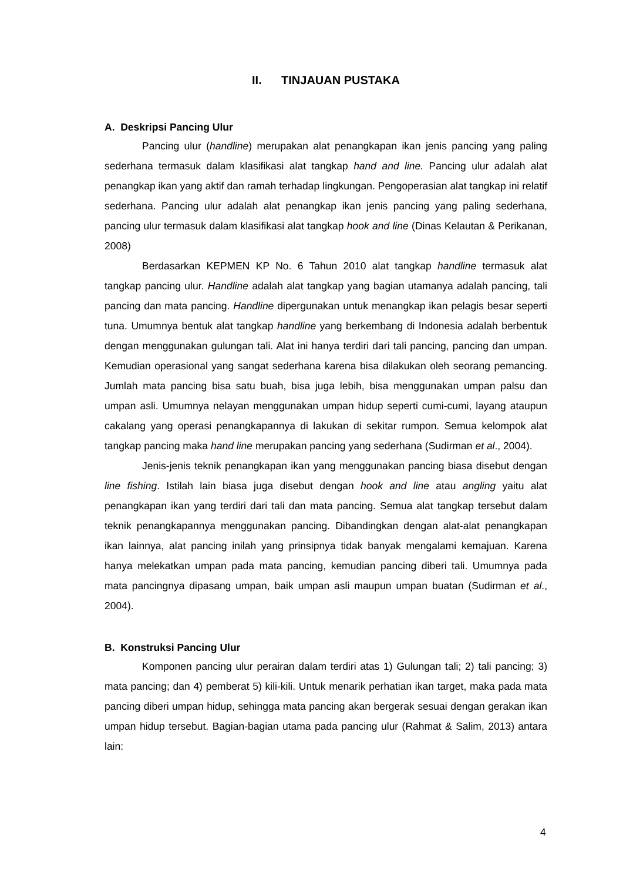II. TINJAUAN PUSTAKA
A. Deskripsi Pancing Ulur
Pancing ulur (handline) merupakan alat penangkapan ikan jenis pancing yang paling sederhana termasuk dalam klasifikasi alat tangkap hand and line. Pancing ulur adalah alat penangkap ikan yang aktif dan ramah terhadap lingkungan. Pengoperasian alat tangkap ini relatif sederhana. Pancing ulur adalah alat penangkap ikan jenis pancing yang paling sederhana, pancing ulur termasuk dalam klasifikasi alat tangkap hook and line (Dinas Kelautan & Perikanan, 2008)
Berdasarkan KEPMEN KP No. 6 Tahun 2010 alat tangkap handline termasuk alat tangkap pancing ulur. Handline adalah alat tangkap yang bagian utamanya adalah pancing, tali pancing dan mata pancing. Handline dipergunakan untuk menangkap ikan pelagis besar seperti tuna. Umumnya bentuk alat tangkap handline yang berkembang di Indonesia adalah berbentuk dengan menggunakan gulungan tali. Alat ini hanya terdiri dari tali pancing, pancing dan umpan. Kemudian operasional yang sangat sederhana karena bisa dilakukan oleh seorang pemancing. Jumlah mata pancing bisa satu buah, bisa juga lebih, bisa menggunakan umpan palsu dan umpan asli. Umumnya nelayan menggunakan umpan hidup seperti cumi-cumi, layang ataupun cakalang yang operasi penangkapannya di lakukan di sekitar rumpon. Semua kelompok alat tangkap pancing maka hand line merupakan pancing yang sederhana (Sudirman et al., 2004).
Jenis-jenis teknik penangkapan ikan yang menggunakan pancing biasa disebut dengan line fishing. Istilah lain biasa juga disebut dengan hook and line atau angling yaitu alat penangkapan ikan yang terdiri dari tali dan mata pancing. Semua alat tangkap tersebut dalam teknik penangkapannya menggunakan pancing. Dibandingkan dengan alat-alat penangkapan ikan lainnya, alat pancing inilah yang prinsipnya tidak banyak mengalami kemajuan. Karena hanya melekatkan umpan pada mata pancing, kemudian pancing diberi tali. Umumnya pada mata pancingnya dipasang umpan, baik umpan asli maupun umpan buatan (Sudirman et al., 2004).
B. Konstruksi Pancing Ulur
Komponen pancing ulur perairan dalam terdiri atas 1) Gulungan tali; 2) tali pancing; 3) mata pancing; dan 4) pemberat 5) kili-kili. Untuk menarik perhatian ikan target, maka pada mata pancing diberi umpan hidup, sehingga mata pancing akan bergerak sesuai dengan gerakan ikan umpan hidup tersebut. Bagian-bagian utama pada pancing ulur (Rahmat & Salim, 2013) antara lain:
4